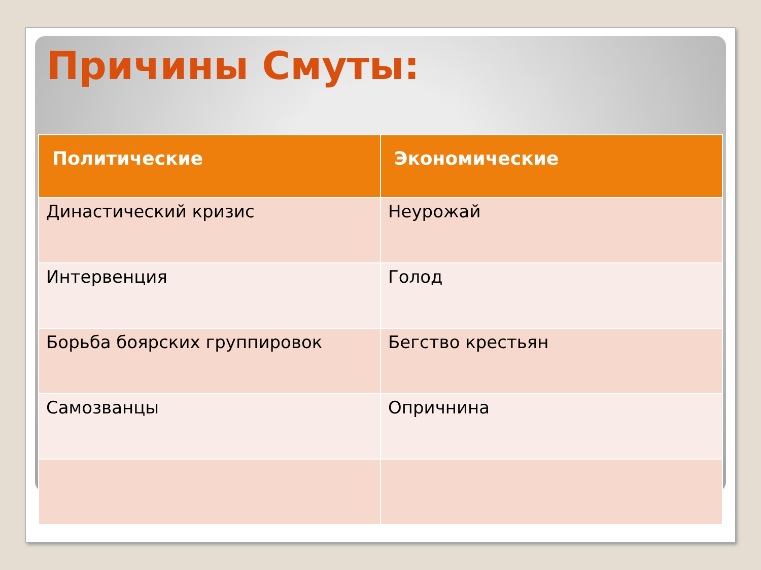Причины Смуты:
| Политические | Экономические |
| --- | --- |
| Династический кризис | Неурожай |
| Интервенция | Голод |
| Борьба боярских группировок | Бегство крестьян |
| Самозванцы | Опричнина |